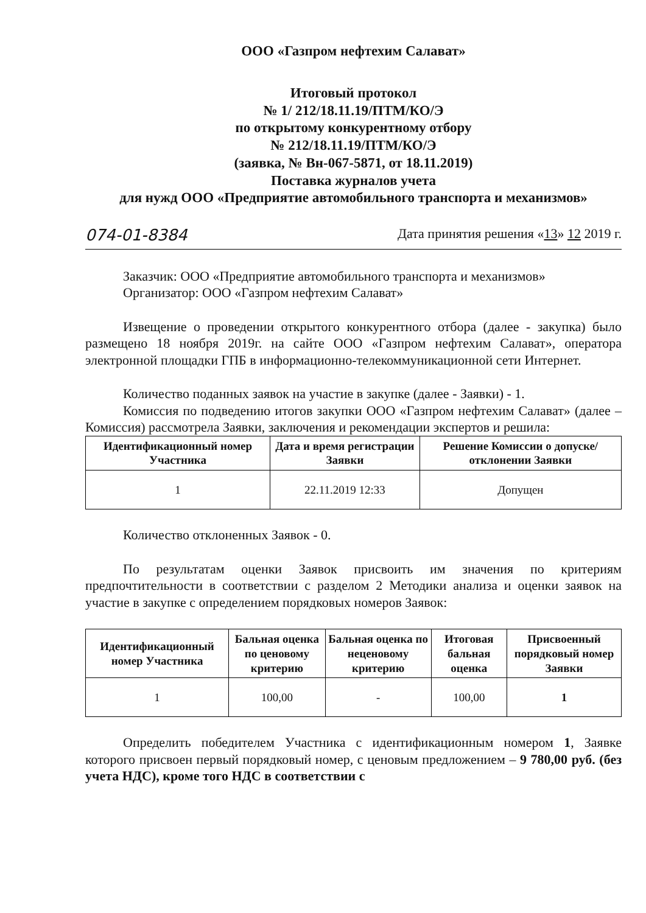ООО «Газпром нефтехим Салават»
Итоговый протокол
№ 1/ 212/18.11.19/ПТМ/КО/Э
по открытому конкурентному отбору
№ 212/18.11.19/ПТМ/КО/Э
(заявка, № Вн-067-5871, от 18.11.2019)
Поставка журналов учета
для нужд ООО «Предприятие автомобильного транспорта и механизмов»
074-01-8384 Дата принятия решения «13» 12 2019 г.
Заказчик: ООО «Предприятие автомобильного транспорта и механизмов»
Организатор: ООО «Газпром нефтехим Салават»
Извещение о проведении открытого конкурентного отбора (далее - закупка) было размещено 18 ноября 2019г. на сайте ООО «Газпром нефтехим Салават», оператора электронной площадки ГПБ в информационно-телекоммуникационной сети Интернет.
Количество поданных заявок на участие в закупке (далее - Заявки) - 1.
Комиссия по подведению итогов закупки ООО «Газпром нефтехим Салават» (далее – Комиссия) рассмотрела Заявки, заключения и рекомендации экспертов и решила:
| Идентификационный номер Участника | Дата и время регистрации Заявки | Решение Комиссии о допуске/отклонении Заявки |
| --- | --- | --- |
| 1 | 22.11.2019 12:33 | Допущен |
Количество отклоненных Заявок - 0.
По результатам оценки Заявок присвоить им значения по критериям предпочтительности в соответствии с разделом 2 Методики анализа и оценки заявок на участие в закупке с определением порядковых номеров Заявок:
| Идентификационный номер Участника | Бальная оценка по ценовому критерию | Бальная оценка по неценовому критерию | Итоговая бальная оценка | Присвоенный порядковый номер Заявки |
| --- | --- | --- | --- | --- |
| 1 | 100,00 | - | 100,00 | 1 |
Определить победителем Участника с идентификационным номером 1, Заявке которого присвоен первый порядковый номер, с ценовым предложением – 9 780,00 руб. (без учета НДС), кроме того НДС в соответствии с